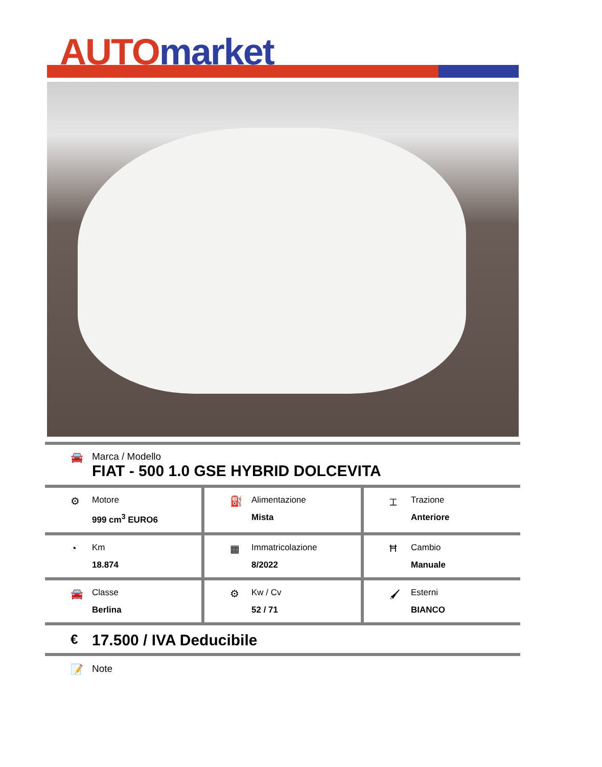AUTO market
🚘 Marca / Modello
FIAT - 500 1.0 GSE HYBRID DOLCEVITA
⚙
Motore
999 cm<sup>3</sup> EURO6
⛽
Alimentazione
Mista
⌶
Trazione
Anteriore
◔
Km
18.874
▦
Immatricolazione
8/2022
Ħ
Cambio
Manuale
🚘
Classe
Berlina
⚙
Kw / Cv
52 / 71
🖌
Esterni
BIANCO
€
17.500 / IVA Deducibile
📝 Note